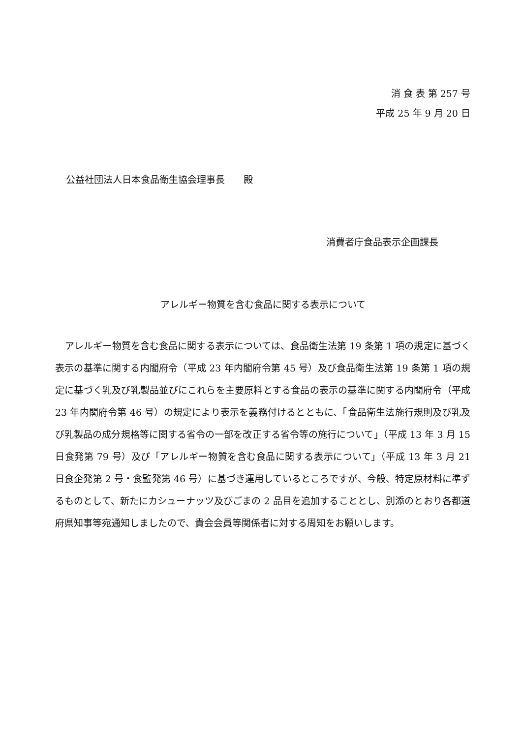消 食 表 第 257 号
平成 25 年 9 月 20 日
公益社団法人日本食品衛生協会理事長　　殿
消費者庁食品表示企画課長
アレルギー物質を含む食品に関する表示について
アレルギー物質を含む食品に関する表示については、食品衛生法第 19 条第 1 項の規定に基づく表示の基準に関する内閣府令（平成 23 年内閣府令第 45 号）及び食品衛生法第 19 条第 1 項の規定に基づく乳及び乳製品並びにこれらを主要原料とする食品の表示の基準に関する内閣府令（平成 23 年内閣府令第 46 号）の規定により表示を義務付けるとともに、「食品衛生法施行規則及び乳及び乳製品の成分規格等に関する省令の一部を改正する省令等の施行について」（平成 13 年 3 月 15 日食発第 79 号）及び「アレルギー物質を含む食品に関する表示について」（平成 13 年 3 月 21 日食企発第 2 号・食監発第 46 号）に基づき運用しているところですが、今般、特定原材料に準ずるものとして、新たにカシューナッツ及びごまの 2 品目を追加することとし、別添のとおり各都道府県知事等宛通知しましたので、貴会会員等関係者に対する周知をお願いします。